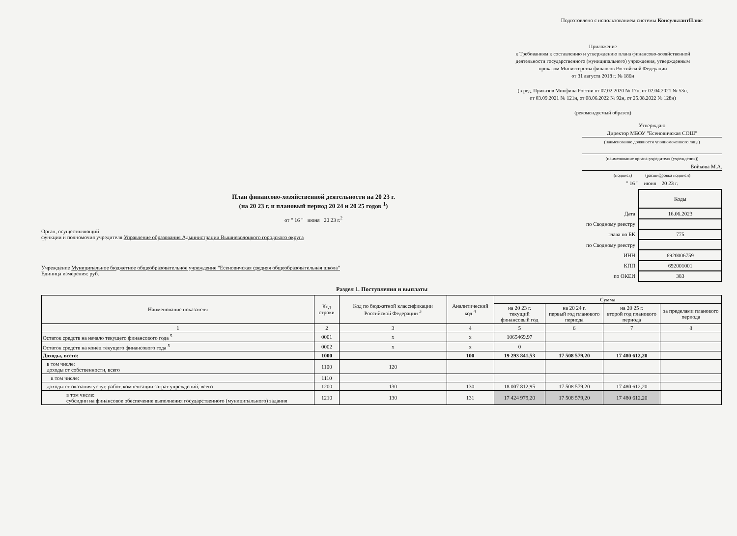Подготовлено с использованием системы КонсультантПлюс
Приложение
к Требованиям к составлению и утверждению плана финансово-хозяйственной
деятельности государственного (муниципального) учреждения, утвержденным
приказом Министерства финансов Российской Федерации
от 31 августа 2018 г. № 186н
(в ред. Приказов Минфина России от 07.02.2020 № 17н, от 02.04.2021 № 53н,
от 03.09.2021 № 121н, от 08.06.2022 № 92н, от 25.08.2022 № 128н)
(рекомендуемый образец)
Утверждаю
Директор МБОУ "Есеновичская СОШ"
(наименование должности уполномоченного лица)
(наименование органа-учредителя (учреждения))
Бойкова М.А.
(подпись) (расшифровка подписи)
" 16 " июня 20 23 г.
План финансово-хозяйственной деятельности на 20 23 г.
(на 20 23 г. и плановый период 20 24 и 20 25 годов <sup>1</sup>)
от " 16 " июня 20 23 г.<sup>2</sup>
Орган, осуществляющий
функции и полномочия учредителя Управление образования Администрации Вышневолоцкого городского округа
Учреждение Муниципальное бюджетное общеобразовательное учреждение "Есеновичская средняя общеобразовательная школа"
Единица измерения: руб.
| | Коды |
| Дата | 16.06.2023 |
| по Сводному реестру | |
| глава по БК | 775 |
| по Сводному реестру | |
| ИНН | 6920006759 |
| КПП | 692001001 |
| по ОКЕИ | 383 |
Раздел 1. Поступления и выплаты
| Наименование показателя | Код строки | Код по бюджетной классификации Российской Федерации <sup>3</sup> | Аналитический код <sup>4</sup> | Сумма | | | |
| --- | --- | --- | --- | --- | --- | --- | --- |
| | | | | на 20 23 г. текущий финансовый год | на 20 24 г. первый год планового периода | на 20 25 г. второй год планового периода | за пределами планового периода |
| 1 | 2 | 3 | 4 | 5 | 6 | 7 | 8 |
| Остаток средств на начало текущего финансового года <sup>5</sup> | 0001 | x | x | 1065469,97 | | | |
| Остаток средств на конец текущего финансового года <sup>5</sup> | 0002 | x | x | 0 | | | |
| Доходы, всего: | 1000 | | 100 | 19 293 841,53 | 17 508 579,20 | 17 480 612,20 | |
| в том числе: доходы от собственности, всего | 1100 | 120 | | | | | |
| в том числе: | 1110 | | | | | | |
| доходы от оказания услуг, работ, компенсации затрат учреждений, всего | 1200 | 130 | 130 | 18 007 812,95 | 17 508 579,20 | 17 480 612,20 | |
| в том числе: субсидии на финансовое обеспечение выполнения государственного (муниципального) задания | 1210 | 130 | 131 | 17 424 979,20 | 17 508 579,20 | 17 480 612,20 | |